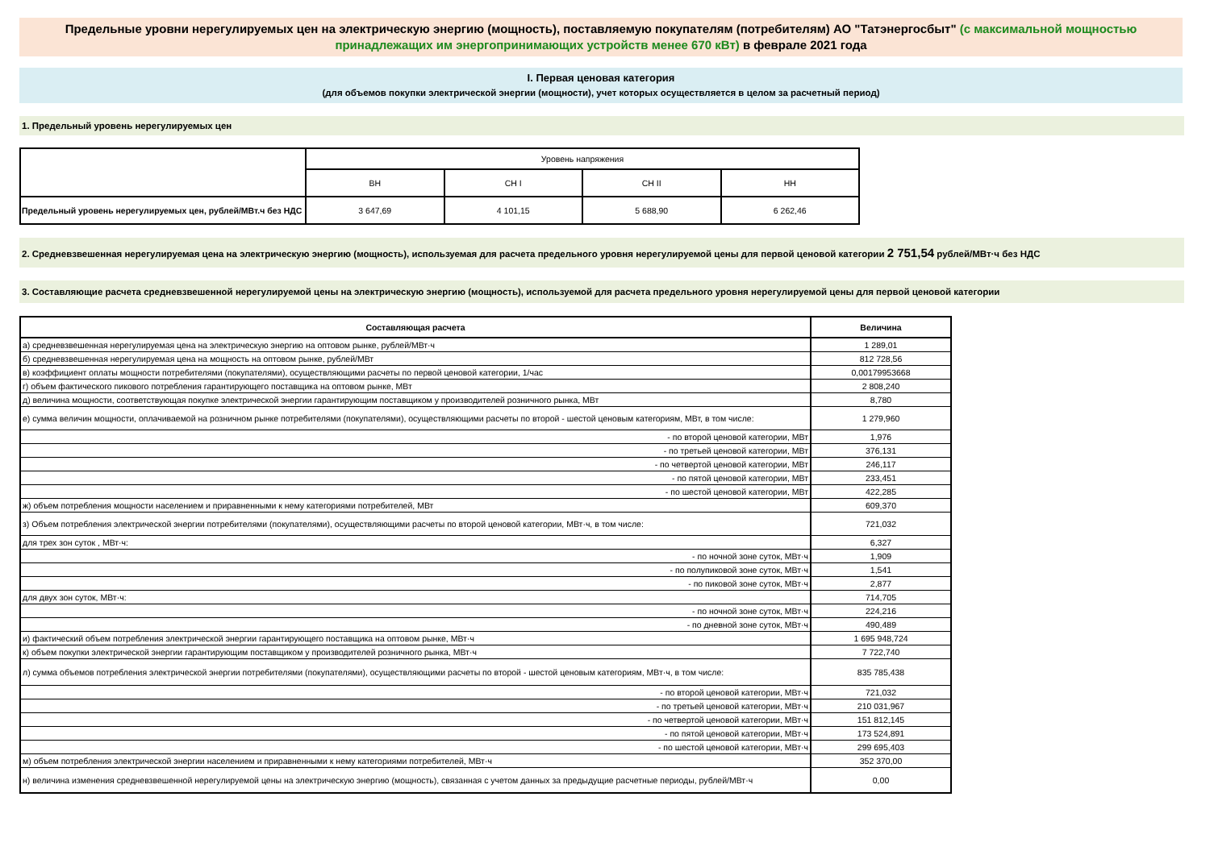Предельные уровни нерегулируемых цен на электрическую энергию (мощность), поставляемую покупателям (потребителям) АО "Татэнергосбыт" (с максимальной мощностью принадлежащих им энергопринимающих устройств менее 670 кВт) в феврале 2021 года
I. Первая ценовая категория
(для объемов покупки электрической энергии (мощности), учет которых осуществляется в целом за расчетный период)
1. Предельный уровень нерегулируемых цен
| | Уровень напряжения | | | |
| --- | --- | --- | --- | --- |
| | ВН | СН I | СН II | НН |
| Предельный уровень нерегулируемых цен, рублей/МВт.ч без НДС | 3 647,69 | 4 101,15 | 5 688,90 | 6 262,46 |
2. Средневзвешенная нерегулируемая цена на электрическую энергию (мощность), используемая для расчета предельного уровня нерегулируемой цены для первой ценовой категории 2 751,54 рублей/МВт·ч без НДС
3. Составляющие расчета средневзвешенной нерегулируемой цены на электрическую энергию (мощность), используемой для расчета предельного уровня нерегулируемой цены для первой ценовой категории
| Составляющая расчета | Величина |
| а) средневзвешенная нерегулируемая цена на электрическую энергию на оптовом рынке, рублей/МВт·ч | 1 289,01 |
| б) средневзвешенная нерегулируемая цена на мощность на оптовом рынке, рублей/МВт | 812 728,56 |
| в) коэффициент оплаты мощности потребителями (покупателями), осуществляющими расчеты по первой ценовой категории, 1/час | 0,00179953668 |
| г) объем фактического пикового потребления гарантирующего поставщика на оптовом рынке, МВт | 2 808,240 |
| д) величина мощности, соответствующая покупке электрической энергии гарантирующим поставщиком у производителей розничного рынка, МВт | 8,780 |
| е) сумма величин мощности, оплачиваемой на розничном рынке потребителями (покупателями), осуществляющими расчеты по второй - шестой ценовым категориям, МВт, в том числе: | 1 279,960 |
| - по второй ценовой категории, МВт | 1,976 |
| - по третьей ценовой категории, МВт | 376,131 |
| - по четвертой ценовой категории, МВт | 246,117 |
| - по пятой ценовой категории, МВт | 233,451 |
| - по шестой ценовой категории, МВт | 422,285 |
| ж) объем потребления мощности населением и приравненными к нему категориями потребителей, МВт | 609,370 |
| з) Объем потребления электрической энергии потребителями (покупателями), осуществляющими расчеты по второй ценовой категории, МВт·ч, в том числе: | 721,032 |
| для трех зон суток , МВт·ч: | 6,327 |
| - по ночной зоне суток, МВт·ч | 1,909 |
| - по полупиковой зоне суток, МВт·ч | 1,541 |
| - по пиковой зоне суток, МВт·ч | 2,877 |
| для двух зон суток, МВт·ч: | 714,705 |
| - по ночной зоне суток, МВт·ч | 224,216 |
| - по дневной зоне суток, МВт·ч | 490,489 |
| и) фактический объем потребления электрической энергии гарантирующего поставщика на оптовом рынке, МВт·ч | 1 695 948,724 |
| к) объем покупки электрической энергии гарантирующим поставщиком у производителей розничного рынка, МВт·ч | 7 722,740 |
| л) сумма объемов потребления электрической энергии потребителями (покупателями), осуществляющими расчеты по второй - шестой ценовым категориям, МВт·ч, в том числе: | 835 785,438 |
| - по второй ценовой категории, МВт·ч | 721,032 |
| - по третьей ценовой категории, МВт·ч | 210 031,967 |
| - по четвертой ценовой категории, МВт·ч | 151 812,145 |
| - по пятой ценовой категории, МВт·ч | 173 524,891 |
| - по шестой ценовой категории, МВт·ч | 299 695,403 |
| м) объем потребления электрической энергии населением и приравненными к нему категориями потребителей, МВт·ч | 352 370,00 |
| н) величина изменения средневзвешенной нерегулируемой цены на электрическую энергию (мощность), связанная с учетом данных за предыдущие расчетные периоды, рублей/МВт·ч | 0,00 |